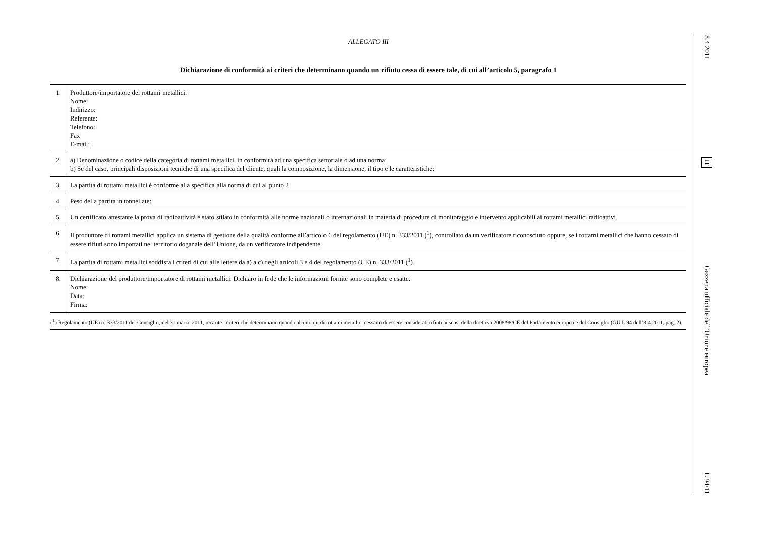ALLEGATO III
Dichiarazione di conformità ai criteri che determinano quando un rifiuto cessa di essere tale, di cui all’articolo 5, paragrafo 1
| 1. | Produttore/importatore dei rottami metallici: Nome: Indirizzo: Referente: Telefono: Fax E-mail: |
| 2. | a) Denominazione o codice della categoria di rottami metallici, in conformità ad una specifica settoriale o ad una norma: b) Se del caso, principali disposizioni tecniche di una specifica del cliente, quali la composizione, la dimensione, il tipo e le caratteristiche: |
| 3. | La partita di rottami metallici è conforme alla specifica alla norma di cui al punto 2 |
| 4. | Peso della partita in tonnellate: |
| 5. | Un certificato attestante la prova di radioattività è stato stilato in conformità alle norme nazionali o internazionali in materia di procedure di monitoraggio e intervento applicabili ai rottami metallici radioattivi. |
| 6. | Il produttore di rottami metallici applica un sistema di gestione della qualità conforme all’articolo 6 del regolamento (UE) n. 333/2011 (<sup>1</sup>), controllato da un verificatore riconosciuto oppure, se i rottami metallici che hanno cessato di essere rifiuti sono importati nel territorio doganale dell’Unione, da un verificatore indipendente. |
| 7. | La partita di rottami metallici soddisfa i criteri di cui alle lettere da a) a c) degli articoli 3 e 4 del regolamento (UE) n. 333/2011 (<sup>1</sup>). |
| 8. | Dichiarazione del produttore/importatore di rottami metallici: Dichiaro in fede che le informazioni fornite sono complete e esatte. Nome: Data: Firma: |
(<sup>1</sup>) Regolamento (UE) n. 333/2011 del Consiglio, del 31 marzo 2011, recante i criteri che determinano quando alcuni tipi di rottami metallici cessano di essere considerati rifiuti ai sensi della direttiva 2008/98/CE del Parlamento europeo e del Consiglio (GU L 94 dell’8.4.2011, pag. 2).
8.4.2011
IT
Gazzetta ufficiale dell’Unione europea
L 94/11